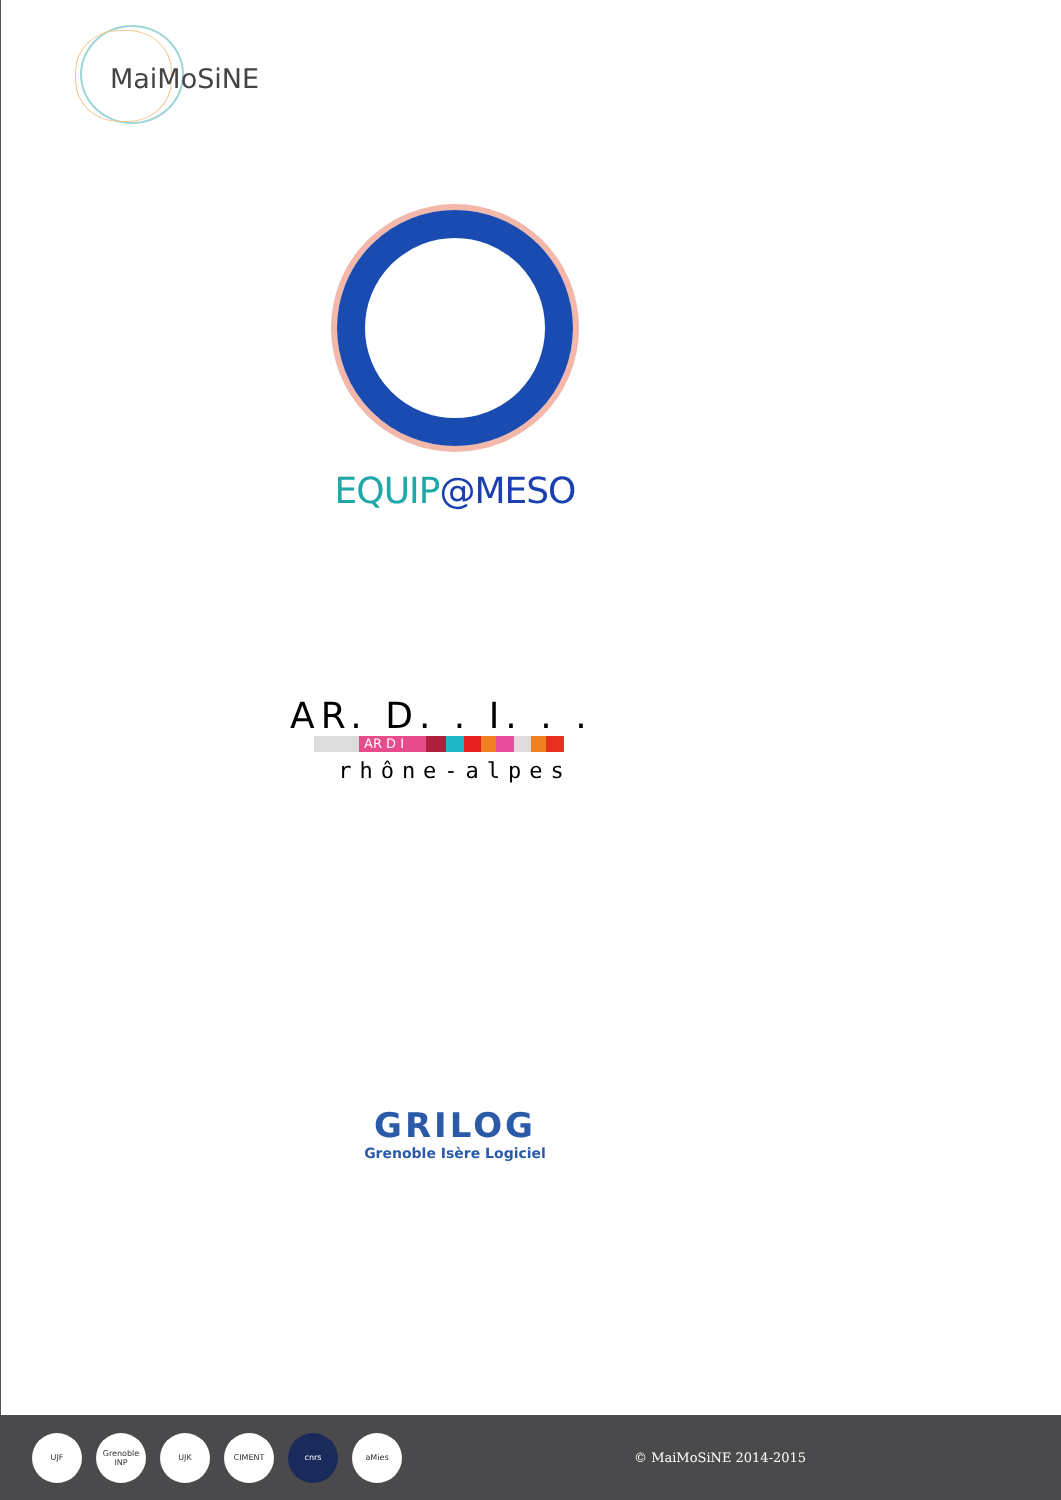MaiMoSiNE
EQUIP@MESO
AR. D. . I. . .
AR D I
rhône-alpes
GRILOG
Grenoble Isère Logiciel
UJF
Grenoble INP
UJK CIMENT cnrs aMies
© MaiMoSiNE 2014-2015